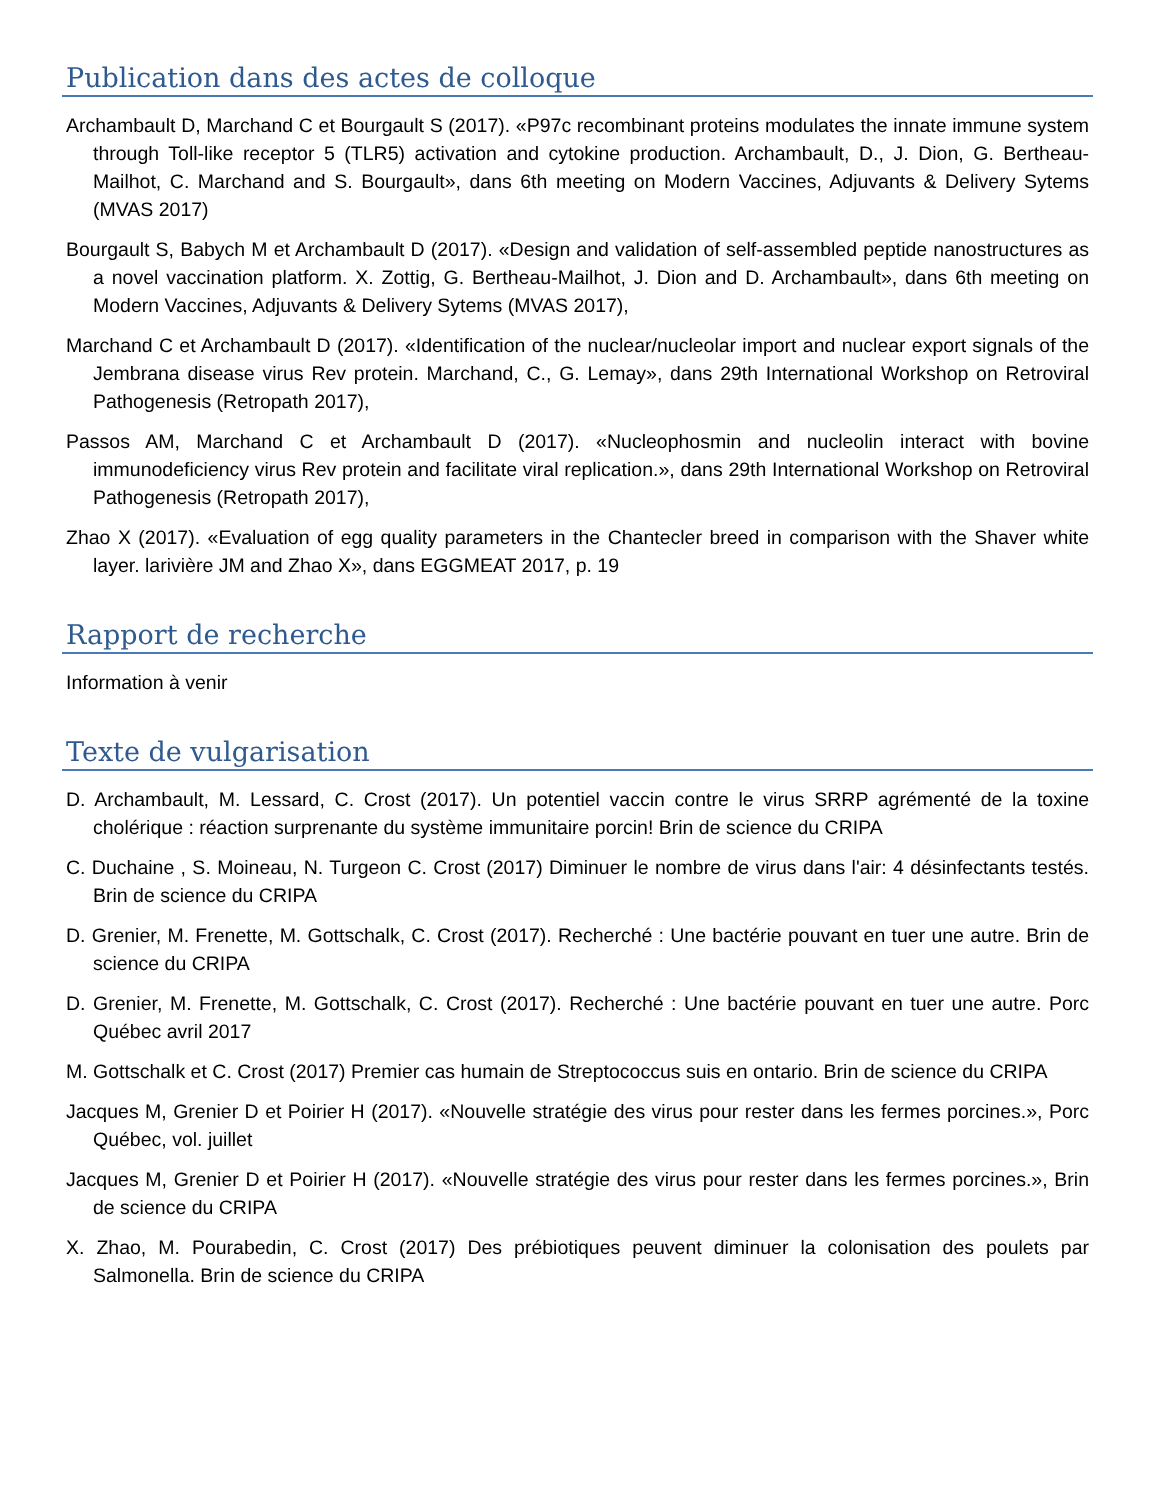Publication dans des actes de colloque
Archambault D, Marchand C et Bourgault S (2017). «P97c recombinant proteins modulates the innate immune system through Toll-like receptor 5 (TLR5) activation and cytokine production. Archambault, D., J. Dion, G. Bertheau-Mailhot, C. Marchand and S. Bourgault», dans 6th meeting on Modern Vaccines, Adjuvants & Delivery Sytems (MVAS 2017)
Bourgault S, Babych M et Archambault D (2017). «Design and validation of self-assembled peptide nanostructures as a novel vaccination platform. X. Zottig, G. Bertheau-Mailhot, J. Dion and D. Archambault», dans 6th meeting on Modern Vaccines, Adjuvants & Delivery Sytems (MVAS 2017),
Marchand C et Archambault D (2017). «Identification of the nuclear/nucleolar import and nuclear export signals of the Jembrana disease virus Rev protein. Marchand, C., G. Lemay», dans 29th International Workshop on Retroviral Pathogenesis (Retropath 2017),
Passos AM, Marchand C et Archambault D (2017). «Nucleophosmin and nucleolin interact with bovine immunodeficiency virus Rev protein and facilitate viral replication.», dans 29th International Workshop on Retroviral Pathogenesis (Retropath 2017),
Zhao X (2017). «Evaluation of egg quality parameters in the Chantecler breed in comparison with the Shaver white layer. larivière JM and Zhao X», dans EGGMEAT 2017, p. 19
Rapport de recherche
Information à venir
Texte de vulgarisation
D. Archambault, M. Lessard, C. Crost (2017). Un potentiel vaccin contre le virus SRRP agrémenté de la toxine cholérique : réaction surprenante du système immunitaire porcin! Brin de science du CRIPA
C. Duchaine , S. Moineau, N. Turgeon C. Crost (2017) Diminuer le nombre de virus dans l'air: 4 désinfectants testés. Brin de science du CRIPA
D. Grenier, M. Frenette, M. Gottschalk, C. Crost (2017). Recherché : Une bactérie pouvant en tuer une autre. Brin de science du CRIPA
D. Grenier, M. Frenette, M. Gottschalk, C. Crost (2017). Recherché : Une bactérie pouvant en tuer une autre. Porc Québec avril 2017
M. Gottschalk et C. Crost (2017) Premier cas humain de Streptococcus suis en ontario. Brin de science du CRIPA
Jacques M, Grenier D et Poirier H (2017). «Nouvelle stratégie des virus pour rester dans les fermes porcines.», Porc Québec, vol. juillet
Jacques M, Grenier D et Poirier H (2017). «Nouvelle stratégie des virus pour rester dans les fermes porcines.», Brin de science du CRIPA
X. Zhao, M. Pourabedin, C. Crost (2017) Des prébiotiques peuvent diminuer la colonisation des poulets par Salmonella. Brin de science du CRIPA